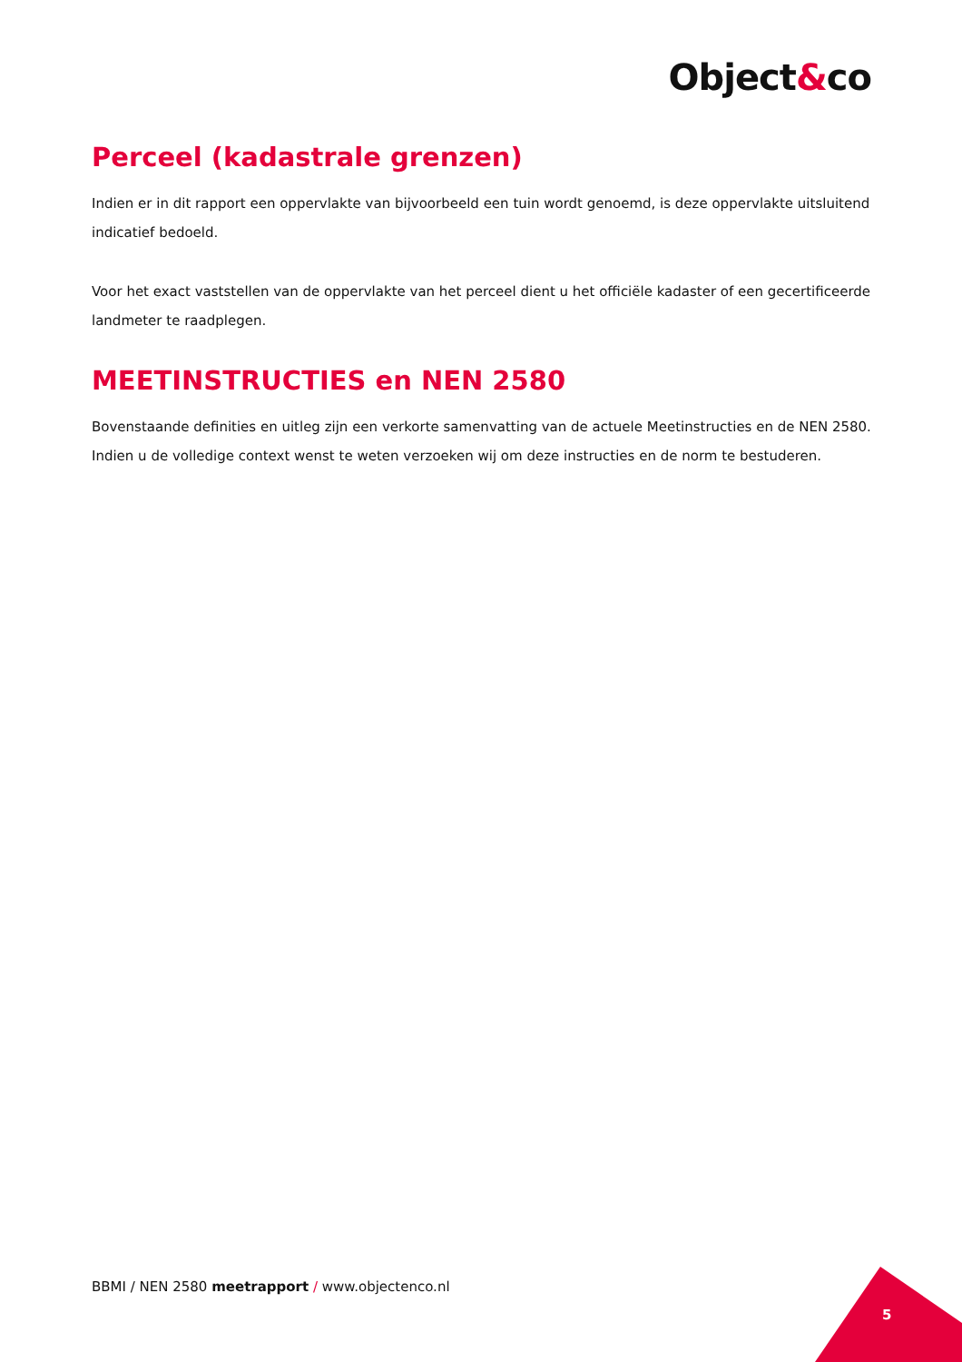Object&co
Perceel (kadastrale grenzen)
Indien er in dit rapport een oppervlakte van bijvoorbeeld een tuin wordt genoemd, is deze oppervlakte uitsluitend indicatief bedoeld.
Voor het exact vaststellen van de oppervlakte van het perceel dient u het officiële kadaster of een gecertificeerde landmeter te raadplegen.
MEETINSTRUCTIES en NEN 2580
Bovenstaande definities en uitleg zijn een verkorte samenvatting van de actuele Meetinstructies en de NEN 2580. Indien u de volledige context wenst te weten verzoeken wij om deze instructies en de norm te bestuderen.
BBMI / NEN 2580 meetrapport / www.objectenco.nl
5